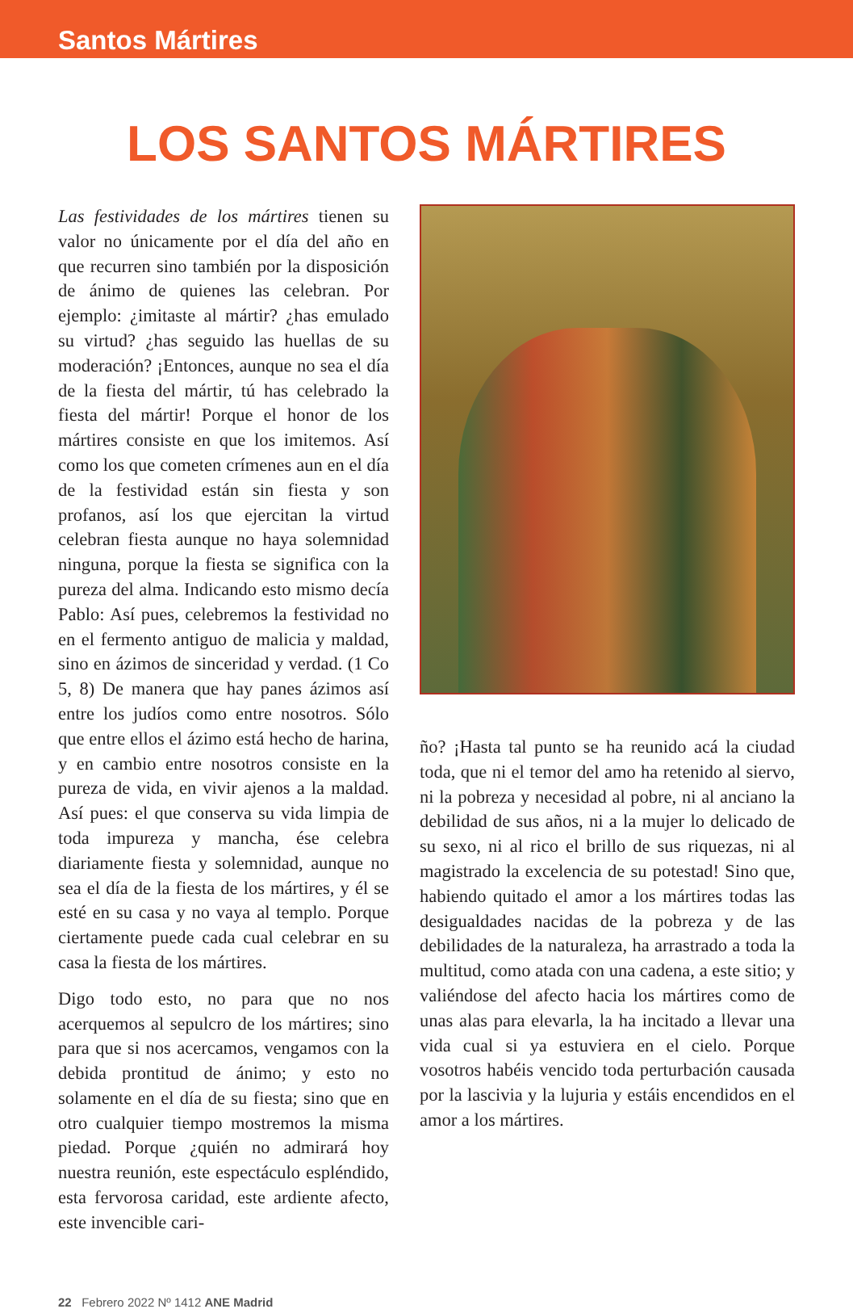Santos Mártires
LOS SANTOS MÁRTIRES
Las festividades de los mártires tienen su valor no únicamente por el día del año en que recurren sino también por la disposición de ánimo de quienes las celebran. Por ejemplo: ¿imitaste al mártir? ¿has emulado su virtud? ¿has seguido las huellas de su moderación? ¡Entonces, aunque no sea el día de la fiesta del mártir, tú has celebrado la fiesta del mártir! Porque el honor de los mártires consiste en que los imitemos. Así como los que cometen crímenes aun en el día de la festividad están sin fiesta y son profanos, así los que ejercitan la virtud celebran fiesta aunque no haya solemnidad ninguna, porque la fiesta se significa con la pureza del alma. Indicando esto mismo decía Pablo: Así pues, celebremos la festividad no en el fermento antiguo de malicia y maldad, sino en ázimos de sinceridad y verdad. (1 Co 5, 8) De manera que hay panes ázimos así entre los judíos como entre nosotros. Sólo que entre ellos el ázimo está hecho de harina, y en cambio entre nosotros consiste en la pureza de vida, en vivir ajenos a la maldad. Así pues: el que conserva su vida limpia de toda impureza y mancha, ése celebra diariamente fiesta y solemnidad, aunque no sea el día de la fiesta de los mártires, y él se esté en su casa y no vaya al templo. Porque ciertamente puede cada cual celebrar en su casa la fiesta de los mártires.
Digo todo esto, no para que no nos acerquemos al sepulcro de los mártires; sino para que si nos acercamos, vengamos con la debida prontitud de ánimo; y esto no solamente en el día de su fiesta; sino que en otro cualquier tiempo mostremos la misma piedad. Porque ¿quién no admirará hoy nuestra reunión, este espectáculo espléndido, esta fervorosa caridad, este ardiente afecto, este invencible cari-
ño? ¡Hasta tal punto se ha reunido acá la ciudad toda, que ni el temor del amo ha retenido al siervo, ni la pobreza y necesidad al pobre, ni al anciano la debilidad de sus años, ni a la mujer lo delicado de su sexo, ni al rico el brillo de sus riquezas, ni al magistrado la excelencia de su potestad! Sino que, habiendo quitado el amor a los mártires todas las desigualdades nacidas de la pobreza y de las debilidades de la naturaleza, ha arrastrado a toda la multitud, como atada con una cadena, a este sitio; y valiéndose del afecto hacia los mártires como de unas alas para elevarla, la ha incitado a llevar una vida cual si ya estuviera en el cielo. Porque vosotros habéis vencido toda perturbación causada por la lascivia y la lujuria y estáis encendidos en el amor a los mártires.
22 Febrero 2022 Nº 1412 ANE Madrid